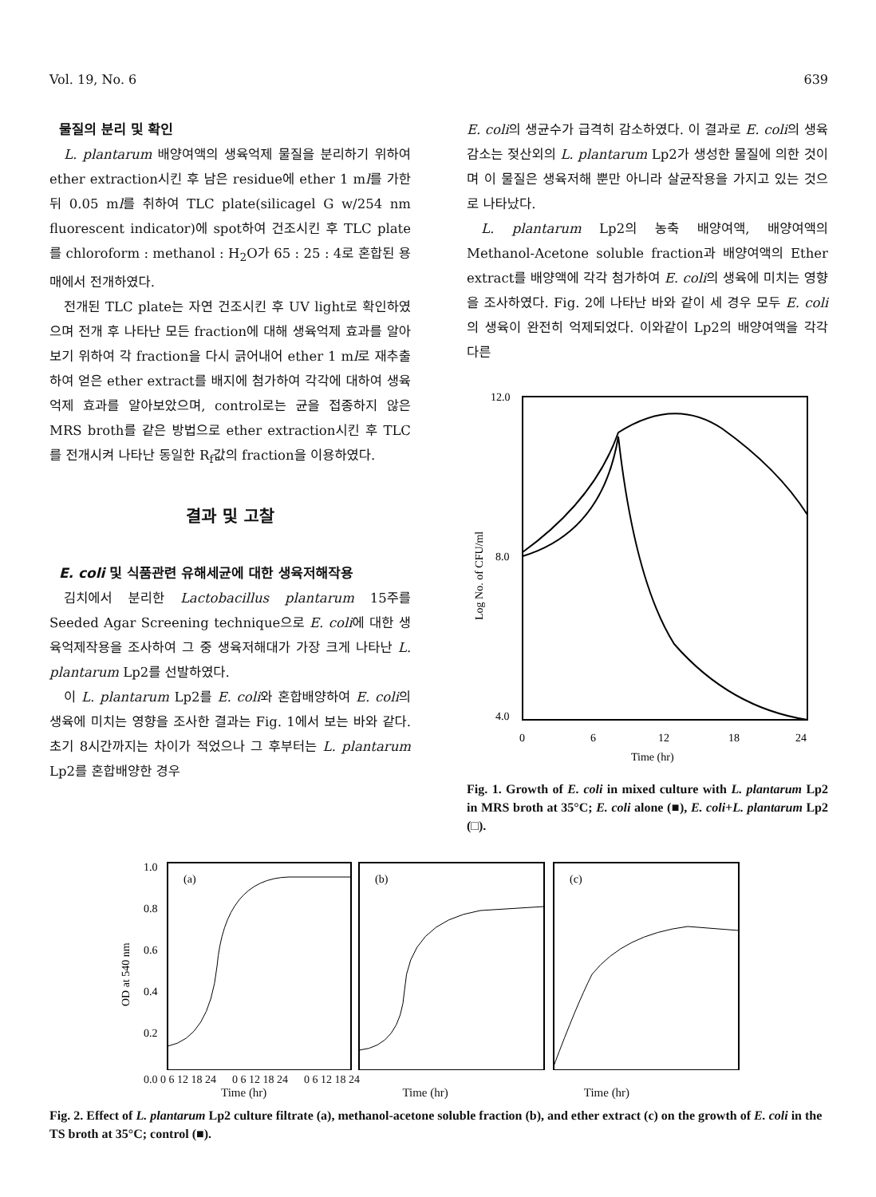Vol. 19, No. 6 639
물질의 분리 및 확인
L. plantarum 배양여액의 생육억제 물질을 분리하기 위하여 ether extraction시킨 후 남은 residue에 ether 1 ml를 가한 뒤 0.05 ml를 취하여 TLC plate(silicagel G w/254 nm fluorescent indicator)에 spot하여 건조시킨 후 TLC plate를 chloroform : methanol : H<sub>2</sub>O가 65 : 25 : 4로 혼합된 용매에서 전개하였다.
전개된 TLC plate는 자연 건조시킨 후 UV light로 확인하였으며 전개 후 나타난 모든 fraction에 대해 생육억제 효과를 알아보기 위하여 각 fraction을 다시 긁어내어 ether 1 ml로 재추출하여 얻은 ether extract를 배지에 첨가하여 각각에 대하여 생육억제 효과를 알아보았으며, control로는 균을 접종하지 않은 MRS broth를 같은 방법으로 ether extraction시킨 후 TLC를 전개시켜 나타난 동일한 R<sub>f</sub>값의 fraction을 이용하였다.
결과 및 고찰
E. coli 및 식품관련 유해세균에 대한 생육저해작용
김치에서 분리한 Lactobacillus plantarum 15주를 Seeded Agar Screening technique으로 E. coli에 대한 생육억제작용을 조사하여 그 중 생육저해대가 가장 크게 나타난 L. plantarum Lp2를 선발하였다.
이 L. plantarum Lp2를 E. coli와 혼합배양하여 E. coli의 생육에 미치는 영향을 조사한 결과는 Fig. 1에서 보는 바와 같다. 초기 8시간까지는 차이가 적었으나 그 후부터는 L. plantarum Lp2를 혼합배양한 경우
E. coli의 생균수가 급격히 감소하였다. 이 결과로 E. coli의 생육감소는 젖산외의 L. plantarum Lp2가 생성한 물질에 의한 것이며 이 물질은 생육저해 뿐만 아니라 살균작용을 가지고 있는 것으로 나타났다.
L. plantarum Lp2의 농축 배양여액, 배양여액의 Methanol-Acetone soluble fraction과 배양여액의 Ether extract를 배양액에 각각 첨가하여 E. coli의 생육에 미치는 영향을 조사하였다. Fig. 2에 나타난 바와 같이 세 경우 모두 E. coli의 생육이 완전히 억제되었다. 이와같이 Lp2의 배양여액을 각각 다른
12.0
8.0
4.0
0
0
6
12
18
24
Time (hr)
Log No. of CFU/ml
Fig. 1. Growth of E. coli in mixed culture with L. plantarum Lp2 in MRS broth at 35°C; E. coli alone (■), E. coli+L. plantarum Lp2 (□).
OD at 540 nm
1.0
0.8
0.6
0.4
0.2
0.0
(a)
(b)
(c)
0.0 0 6 12 18 24 0 6 12 18 24 0 6 12 18 24
Time (hr) Time (hr) Time (hr)
Fig. 2. Effect of L. plantarum Lp2 culture filtrate (a), methanol-acetone soluble fraction (b), and ether extract (c) on the growth of E. coli in the TS broth at 35°C; control (■).